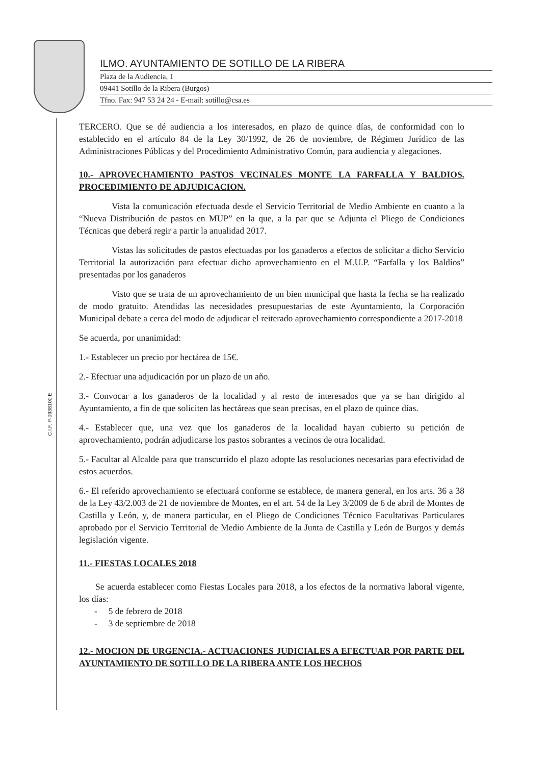ILMO. AYUNTAMIENTO DE SOTILLO DE LA RIBERA
Plaza de la Audiencia, 1
09441 Sotillo de la Ribera (Burgos)
Tfno. Fax: 947 53 24 24 - E-mail: sotillo@csa.es
C.I.F. P-0938100 E
TERCERO. Que se dé audiencia a los interesados, en plazo de quince días, de conformidad con lo establecido en el artículo 84 de la Ley 30/1992, de 26 de noviembre, de Régimen Jurídico de las Administraciones Públicas y del Procedimiento Administrativo Común, para audiencia y alegaciones.
10.- APROVECHAMIENTO PASTOS VECINALES MONTE LA FARFALLA Y BALDIOS. PROCEDIMIENTO DE ADJUDICACION.
Vista la comunicación efectuada desde el Servicio Territorial de Medio Ambiente en cuanto a la “Nueva Distribución de pastos en MUP” en la que, a la par que se Adjunta el Pliego de Condiciones Técnicas que deberá regir a partir la anualidad 2017.
Vistas las solicitudes de pastos efectuadas por los ganaderos a efectos de solicitar a dicho Servicio Territorial la autorización para efectuar dicho aprovechamiento en el M.U.P. “Farfalla y los Baldíos” presentadas por los ganaderos
Visto que se trata de un aprovechamiento de un bien municipal que hasta la fecha se ha realizado de modo gratuito. Atendidas las necesidades presupuestarias de este Ayuntamiento, la Corporación Municipal debate a cerca del modo de adjudicar el reiterado aprovechamiento correspondiente a 2017-2018
Se acuerda, por unanimidad:
1.- Establecer un precio por hectárea de 15€.
2.- Efectuar una adjudicación por un plazo de un año.
3.- Convocar a los ganaderos de la localidad y al resto de interesados que ya se han dirigido al Ayuntamiento, a fin de que soliciten las hectáreas que sean precisas, en el plazo de quince días.
4.- Establecer que, una vez que los ganaderos de la localidad hayan cubierto su petición de aprovechamiento, podrán adjudicarse los pastos sobrantes a vecinos de otra localidad.
5.- Facultar al Alcalde para que transcurrido el plazo adopte las resoluciones necesarias para efectividad de estos acuerdos.
6.- El referido aprovechamiento se efectuará conforme se establece, de manera general, en los arts. 36 a 38 de la Ley 43/2.003 de 21 de noviembre de Montes, en el art. 54 de la Ley 3/2009 de 6 de abril de Montes de Castilla y León, y, de manera particular, en el Pliego de Condiciones Técnico Facultativas Particulares aprobado por el Servicio Territorial de Medio Ambiente de la Junta de Castilla y León de Burgos y demás legislación vigente.
11.- FIESTAS LOCALES 2018
Se acuerda establecer como Fiestas Locales para 2018, a los efectos de la normativa laboral vigente, los días:
- 5 de febrero de 2018
- 3 de septiembre de 2018
12.- MOCION DE URGENCIA.- ACTUACIONES JUDICIALES A EFECTUAR POR PARTE DEL AYUNTAMIENTO DE SOTILLO DE LA RIBERA ANTE LOS HECHOS